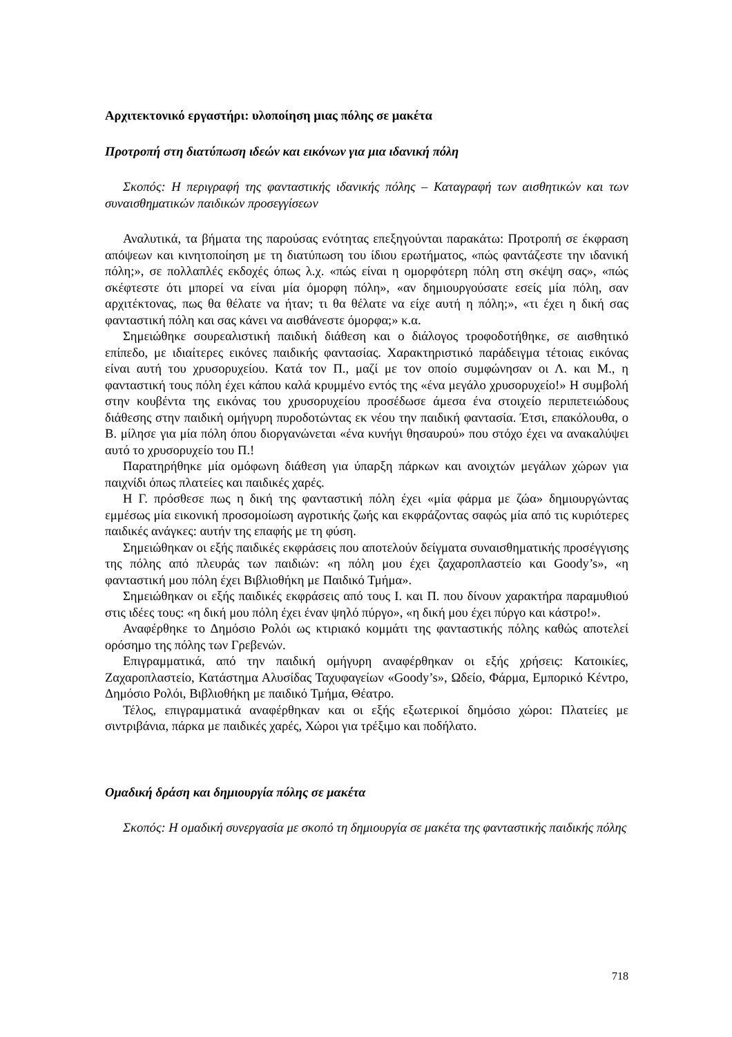Αρχιτεκτονικό εργαστήρι: υλοποίηση μιας πόλης σε μακέτα
Προτροπή στη διατύπωση ιδεών και εικόνων για μια ιδανική πόλη
Σκοπός: Η περιγραφή της φανταστικής ιδανικής πόλης – Καταγραφή των αισθητικών και των συναισθηματικών παιδικών προσεγγίσεων
Αναλυτικά, τα βήματα της παρούσας ενότητας επεξηγούνται παρακάτω: Προτροπή σε έκφραση απόψεων και κινητοποίηση με τη διατύπωση του ίδιου ερωτήματος, «πώς φαντάζεστε την ιδανική πόλη;», σε πολλαπλές εκδοχές όπως λ.χ. «πώς είναι η ομορφότερη πόλη στη σκέψη σας», «πώς σκέφτεστε ότι μπορεί να είναι μία όμορφη πόλη», «αν δημιουργούσατε εσείς μία πόλη, σαν αρχιτέκτονας, πως θα θέλατε να ήταν; τι θα θέλατε να είχε αυτή η πόλη;», «τι έχει η δική σας φανταστική πόλη και σας κάνει να αισθάνεστε όμορφα;» κ.α.
Σημειώθηκε σουρεαλιστική παιδική διάθεση και ο διάλογος τροφοδοτήθηκε, σε αισθητικό επίπεδο, με ιδιαίτερες εικόνες παιδικής φαντασίας. Χαρακτηριστικό παράδειγμα τέτοιας εικόνας είναι αυτή του χρυσορυχείου. Κατά τον Π., μαζί με τον οποίο συμφώνησαν οι Λ. και Μ., η φανταστική τους πόλη έχει κάπου καλά κρυμμένο εντός της «ένα μεγάλο χρυσορυχείο!» Η συμβολή στην κουβέντα της εικόνας του χρυσορυχείου προσέδωσε άμεσα ένα στοιχείο περιπετειώδους διάθεσης στην παιδική ομήγυρη πυροδοτώντας εκ νέου την παιδική φαντασία. Έτσι, επακόλουθα, ο Β. μίλησε για μία πόλη όπου διοργανώνεται «ένα κυνήγι θησαυρού» που στόχο έχει να ανακαλύψει αυτό το χρυσορυχείο του Π.!
Παρατηρήθηκε μία ομόφωνη διάθεση για ύπαρξη πάρκων και ανοιχτών μεγάλων χώρων για παιχνίδι όπως πλατείες και παιδικές χαρές.
Η Γ. πρόσθεσε πως η δική της φανταστική πόλη έχει «μία φάρμα με ζώα» δημιουργώντας εμμέσως μία εικονική προσομοίωση αγροτικής ζωής και εκφράζοντας σαφώς μία από τις κυριότερες παιδικές ανάγκες: αυτήν της επαφής με τη φύση.
Σημειώθηκαν οι εξής παιδικές εκφράσεις που αποτελούν δείγματα συναισθηματικής προσέγγισης της πόλης από πλευράς των παιδιών: «η πόλη μου έχει ζαχαροπλαστείο και Goody’s», «η φανταστική μου πόλη έχει Βιβλιοθήκη με Παιδικό Τμήμα».
Σημειώθηκαν οι εξής παιδικές εκφράσεις από τους Ι. και Π. που δίνουν χαρακτήρα παραμυθιού στις ιδέες τους: «η δική μου πόλη έχει έναν ψηλό πύργο», «η δική μου έχει πύργο και κάστρο!».
Αναφέρθηκε το Δημόσιο Ρολόι ως κτιριακό κομμάτι της φανταστικής πόλης καθώς αποτελεί ορόσημο της πόλης των Γρεβενών.
Επιγραμματικά, από την παιδική ομήγυρη αναφέρθηκαν οι εξής χρήσεις: Κατοικίες, Ζαχαροπλαστείο, Κατάστημα Αλυσίδας Ταχυφαγείων «Goody’s», Ωδείο, Φάρμα, Εμπορικό Κέντρο, Δημόσιο Ρολόι, Βιβλιοθήκη με παιδικό Τμήμα, Θέατρο.
Τέλος, επιγραμματικά αναφέρθηκαν και οι εξής εξωτερικοί δημόσιο χώροι: Πλατείες με σιντριβάνια, πάρκα με παιδικές χαρές, Χώροι για τρέξιμο και ποδήλατο.
Ομαδική δράση και δημιουργία πόλης σε μακέτα
Σκοπός: Η ομαδική συνεργασία με σκοπό τη δημιουργία σε μακέτα της φανταστικής παιδικής πόλης
718